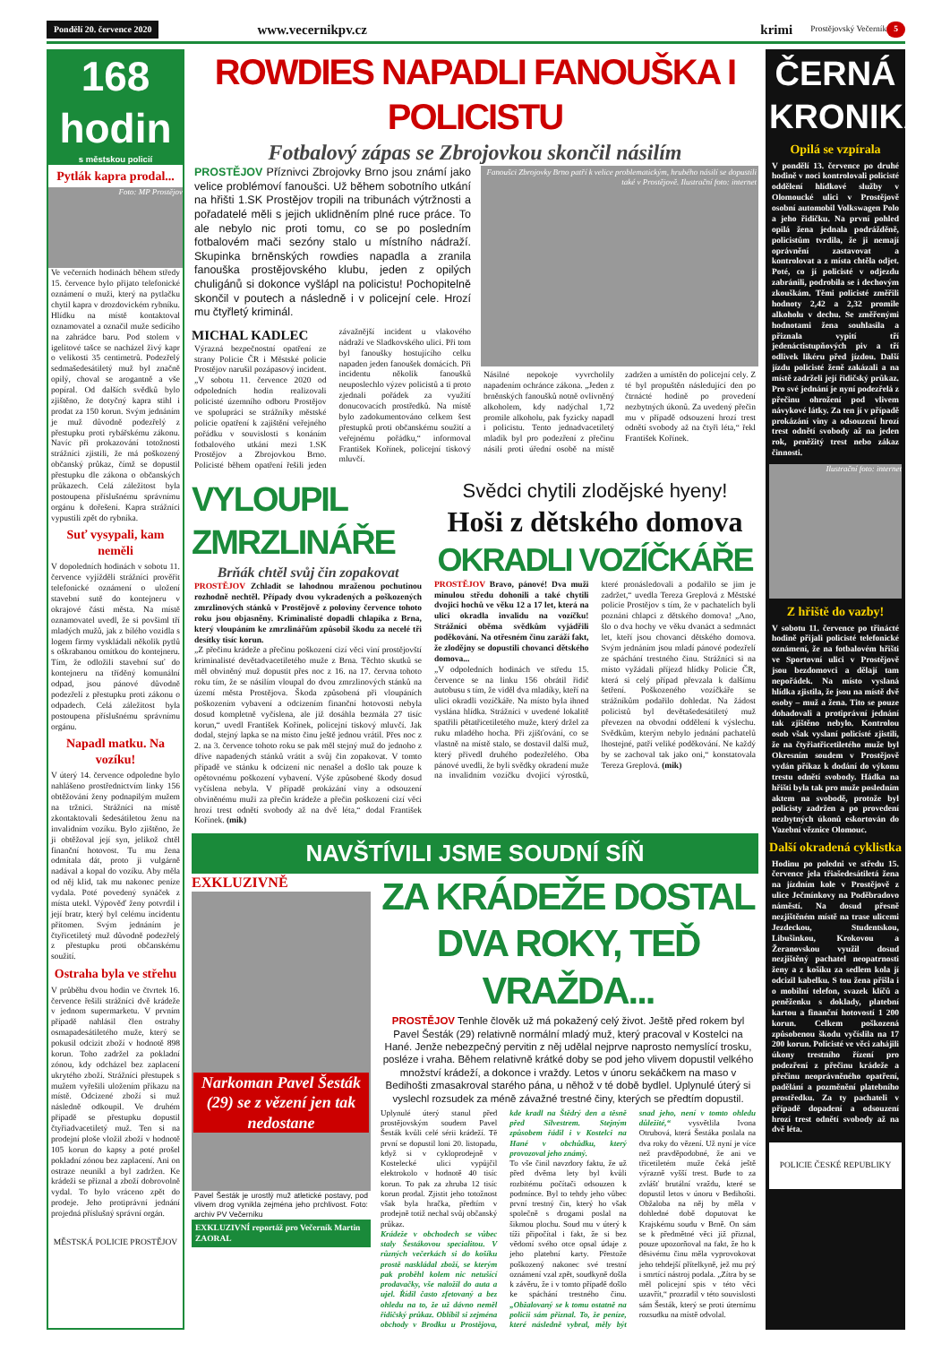Pondělí 20. července 2020 www.vecernikpv.cz krimi Prostějovský Večerník 5
168 hodin
s městskou policií
Pytlák kapra prodal...
Foto: MP Prostějov
Ve večerních hodinách během středy 15. července bylo přijato telefonické oznámení o muži, který na pytlačku chytil kapra v drozdovickém rybníku. Hlídku na místě kontaktoval oznamovatel a označil muže sedícího na zahrádce baru. Pod stolem v igelitové tašce se nacházel živý kapr o velikosti 35 centimetrů. Podezřelý sedmašedesátiletý muž byl značně opilý, choval se arogantně a vše popíral. Od dalších svědků bylo zjištěno, že dotyčný kapra stihl i prodat za 150 korun. Svým jednáním je muž důvodně podezřelý z přestupku proti rybářskému zákonu. Navíc při prokazování totožnosti strážníci zjistili, že má poškozený občanský průkaz, čímž se dopustil přestupku dle zákona o občanských průkazech. Celá záležitost byla postoupena příslušnému správnímu orgánu k dořešení. Kapra strážníci vypustili zpět do rybníka.
Suť vysypali, kam neměli
V dopoledních hodinách v sobotu 11. července vyjížděli strážníci prověřit telefonické oznámení o uložení stavební sutě do kontejneru v okrajové části města. Na místě oznamovatel uvedl, že si povšiml tří mladých mužů, jak z bílého vozidla s logem firmy vyskládali několik pytlů s oškrabanou omítkou do kontejneru. Tím, že odložili stavební suť do kontejneru na tříděný komunální odpad, jsou pánové důvodně podezřelí z přestupku proti zákonu o odpadech. Celá záležitost byla postoupena příslušnému správnímu orgánu.
Napadl matku. Na vozíku!
V úterý 14. července odpoledne bylo nahlášeno prostřednictvím linky 156 obtěžování ženy podnapilým mužem na tržnici. Strážníci na místě zkontaktovali šedesátiletou ženu na invalidním vozíku. Bylo zjištěno, že ji obtěžoval její syn, jelikož chtěl finanční hotovost. Tu mu žena odmítala dát, proto ji vulgárně nadával a kopal do vozíku. Aby měla od něj klid, tak mu nakonec peníze vydala. Poté povedený synáček z místa utekl. Výpověď ženy potvrdil i její bratr, který byl celému incidentu přítomen. Svým jednáním je čtyřicetiletý muž důvodně podezřelý z přestupku proti občanskému soužití.
Ostraha byla ve střehu
V průběhu dvou hodin ve čtvrtek 16. července řešili strážníci dvě krádeže v jednom supermarketu. V prvním případě nahlásil člen ostrahy osmapadesátiletého muže, který se pokusil odcizit zboží v hodnotě 898 korun. Toho zadržel za pokladní zónou, kdy odcházel bez zaplacení ukrytého zboží. Strážníci přestupek s mužem vyřešili uložením příkazu na místě. Odcizené zboží si muž následně odkoupil. Ve druhém případě se přestupku dopustil čtyřiadvacetiletý muž. Ten si na prodejní ploše vložil zboží v hodnotě 105 korun do kapsy a poté prošel pokladní zónou bez zaplacení. Ani on ostraze neunikl a byl zadržen. Ke krádeži se přiznal a zboží dobrovolně vydal. To bylo vráceno zpět do prodeje. Jeho protiprávní jednání projedná příslušný správní orgán.
MĚSTSKÁ POLICIE PROSTĚJOV
ROWDIES NAPADLI FANOUŠKA I POLICISTU
Fotbalový zápas se Zbrojovkou skončil násilím
PROSTĚJOV Příznivci Zbrojovky Brno jsou známí jako velice problémoví fanoušci. Už během sobotního utkání na hřišti 1.SK Prostějov tropili na tribunách výtržnosti a pořadatelé měli s jejich uklidněním plné ruce práce. To ale nebylo nic proti tomu, co se po posledním fotbalovém mači sezóny stalo u místního nádraží. Skupinka brněnských rowdies napadla a zranila fanouška prostějovského klubu, jeden z opilých chuligánů si dokonce vyšlápl na policistu! Pochopitelně skončil v poutech a následně i v policejní cele. Hrozí mu čtyřletý kriminál.
MICHAL KADLEC
Výrazná bezpečnostní opatření ze strany Policie ČR i Městské policie Prostějov narušil pozápasový incident. „V sobotu 11. července 2020 od odpoledních hodin realizovali policisté územního odboru Prostějov ve spolupráci se strážníky městské policie opatření k zajištění veřejného pořádku v souvislosti s konáním fotbalového utkání mezi 1.SK Prostějov a Zbrojovkou Brno. Policisté během opatření řešili jeden závažnější incident u vlakového nádraží ve Sladkovského ulici. Při tom byl fanoušky hostujícího celku napaden jeden fanoušek domácích. Při incidentu několik fanoušků neuposlechlo výzev policistů a ti proto zjednali pořádek za využití donucovacích prostředků. Na místě bylo zadokumentováno celkem šest přestupků proti občanskému soužití a veřejnému pořádku,“ informoval František Kořínek, policejní tiskový mluvčí.
Fanoušci Zbrojovky Brno patří k velice problematickým, hrubého násilí se dopustili také v Prostějově. Ilustrační foto: internet
Násilné nepokoje vyvrcholily napadením ochránce zákona. „Jeden z brněnských fanoušků notně ovlivněný alkoholem, kdy nadýchal 1,72 promile alkoholu, pak fyzicky napadl i policistu. Tento jednadvacetiletý mladík byl pro podezření z přečinu násilí proti úřední osobě na místě zadržen a umístěn do policejní cely. Z té byl propuštěn následující den po čtrnácté hodině po provedení nezbytných úkonů. Za uvedený přečin mu v případě odsouzení hrozí trest odnětí svobody až na čtyři léta,“ řekl František Kořínek.
VYLOUPIL ZMRZLINÁŘE
Brňák chtěl svůj čin zopakovat
PROSTĚJOV Zchladit se lahodnou mraženou pochutinou rozhodně nechtěl. Případy dvou vykradených a poškozených zmrzlinových stánků v Prostějově z poloviny července tohoto roku jsou objasněny. Kriminalisté dopadli chlapíka z Brna, který vloupáním ke zmrzlinářům způsobil škodu za necelé tři desítky tisíc korun.
„Z přečinu krádeže a přečinu poškození cizí věci viní prostějovští kriminalisté devětadvacetiletého muže z Brna. Těchto skutků se měl obviněný muž dopustit přes noc z 16. na 17. června tohoto roku tím, že se násilím vloupal do dvou zmrzlinových stánků na území města Prostějova. Škoda způsobená při vloupáních poškozením vybavení a odcizením finanční hotovosti nebyla dosud kompletně vyčíslena, ale již dosáhla bezmála 27 tisíc korun,“ uvedl František Kořínek, policejní tiskový mluvčí. Jak dodal, stejný lapka se na místo činu ještě jednou vrátil. Přes noc z 2. na 3. července tohoto roku se pak měl stejný muž do jednoho z dříve napadených stánků vrátit a svůj čin zopakovat. V tomto případě ve stánku k odcizení nic nenašel a došlo tak pouze k opětovnému poškození vybavení. Výše způsobené škody dosud vyčíslena nebyla. V případě prokázání viny a odsouzení obviněnému muži za přečin krádeže a přečin poškození cizí věci hrozí trest odnětí svobody až na dvě léta,“ dodal František Kořínek. (mik)
Svědci chytili zlodějské hyeny!
Hoši z dětského domova
OKRADLI VOZÍČKÁŘE
PROSTĚJOV Bravo, pánové! Dva muži minulou středu dohonili a také chytili dvojici hochů ve věku 12 a 17 let, která na ulici okradla invalidu na vozíčku! Strážníci oběma svědkům vyjádřili poděkování. Na otřesném činu zaráží fakt, že zlodějny se dopustili chovanci dětského domova...
„V odpoledních hodinách ve středu 15. července se na linku 156 obrátil řidič autobusu s tím, že viděl dva mladíky, kteří na ulici okradli vozíčkáře. Na místo byla ihned vyslána hlídka. Strážníci v uvedené lokalitě spatřili pětatřicetiletého muže, který držel za ruku mladého hocha. Při zjišťování, co se vlastně na místě stalo, se dostavil další muž, který přivedl druhého podezřelého. Oba pánové uvedli, že byli svědky okradení muže na invalidním vozíčku dvojicí výrostků, které pronásledovali a podařilo se jim je zadržet,“ uvedla Tereza Greplová z Městské policie Prostějov s tím, že v pachatelích byli poznáni chlapci z dětského domova! „Ano, šlo o dva hochy ve věku dvanáct a sedmnáct let, kteří jsou chovanci dětského domova. Svým jednáním jsou mladí pánové podezřelí ze spáchání trestného činu. Strážníci si na místo vyžádali příjezd hlídky Policie ČR, která si celý případ převzala k dalšímu šetření. Poškozeného vozíčkáře se strážníkům podařilo dohledat. Na žádost policistů byl devětašedesátiletý muž převezen na obvodní oddělení k výslechu. Svědkům, kterým nebylo jednání pachatelů lhostejné, patří veliké poděkování. Ne každý by se zachoval tak jako oni,“ konstatovala Tereza Greplová. (mik)
NAVŠTÍVILI JSME SOUDNÍ SÍŇ
EXKLUZIVNĚ
Narkoman Pavel Šesták (29) se z vězení jen tak nedostane
Pavel Šesták je urostlý muž atletické postavy, pod vlivem drog vynikla zejména jeho prchlivost. Foto: archiv PV Večerníku
EXKLUZIVNÍ reportáž pro Večerník Martin ZAORAL
ZA KRÁDEŽE DOSTAL DVA ROKY, TEĎ VRAŽDA...
PROSTĚJOV Tenhle člověk už má pokažený celý život. Ještě před rokem byl Pavel Šesták (29) relativně normální mladý muž, který pracoval v Kostelci na Hané. Jenže nebezpečný pervitin z něj udělal nejprve naprosto nemyslící trosku, posléze i vraha. Během relativně krátké doby se pod jeho vlivem dopustil velkého množství krádeží, a dokonce i vraždy. Letos v únoru sekáčkem na maso v Bedihošti zmasakroval starého pána, u něhož v té době bydlel. Uplynulé úterý si vyslechl rozsudek za méně závažné trestné činy, kterých se předtím dopustil.
Uplynulé úterý stanul před prostějovským soudem Pavel Šesták kvůli celé sérii krádeží. Tě první se dopustil loni 20. listopadu, když si v cykloprodejně v Kostelecké ulici vypůjčil elektrokolo v hodnotě 40 tisíc korun. To pak za zhruba 12 tisíc korun prodal. Zjistit jeho totožnost však byla hračka, předtím v prodejně totiž nechal svůj občanský průkaz.
Krádeže v obchodech se vůbec staly Šestákovou specialitou. V různých večerkách si do košíku prostě naskládal zboží, se kterým pak proběhl kolem nic netušící prodavačky, vše naložil do auta a ujel. Řídil často zfetovaný a bez ohledu na to, že už dávno neměl řidičský průkaz. Oblíbil si zejména obchody v Brodku u Prostějova, kde kradl na Štědrý den a těsně před Silvestrem. Stejným způsobem řádil i v Kostelci na Hané v obchůdku, který provozoval jeho známý.
To vše činil navzdory faktu, že už před dvěma lety byl kvůli rozbitému počítači odsouzen k podmínce. Byl to tehdy jeho vůbec první trestný čin, který ho však společně s drogami poslal na šikmou plochu. Soud mu v úterý k tíži připočítal i fakt, že si bez vědomí svého otce opsal údaje z jeho platební karty. Přestože poškozený nakonec své trestní oznámení vzal zpět, soudkyně došla k závěru, že i v tomto případě došlo ke spáchání trestného činu. „Obžalovaný se k tomu ostatně na policii sám přiznal. To, že peníze, které následně vybral, měly být snad jeho, není v tomto ohledu důležité,“ vysvětlila Ivona Otrubová, která Šestáka poslala na dva roky do vězení. Už nyní je více než pravděpodobné, že ani ve třicetiletém muže čeká ještě výrazně vyšší trest. Bude to za zvlášť brutální vraždu, které se dopustil letos v únoru v Bedihošti. Obžaloba na něj by měla v dohledné době doputovat ke Krajskému soudu v Brně. On sám se k předmětné věci již přiznal, pouze upozorňoval na fakt, že ho k děsivému činu měla vyprovokovat jeho tehdejší přítelkyně, jež mu prý i smrtící nástroj podala. „Zítra by se měl policejní spis v této věci uzavřít,“ prozradil v této souvislosti sám Šesták, který se proti úternímu rozsudku na místě odvolal.
ČERNÁ KRONIKA
Opilá se vzpírala
V pondělí 13. července po druhé hodině v noci kontrolovali policisté oddělení hlídkové služby v Olomoucké ulici v Prostějově osobní automobil Volkswagen Polo a jeho řidičku. Na první pohled opilá žena jednala podrážděně, policistům tvrdila, že ji nemají oprávnění zastavovat a kontrolovat a z místa chtěla odjet. Poté, co jí policisté v odjezdu zabránili, podrobila se i dechovým zkouškám. Těmi policisté změřili hodnoty 2,42 a 2,32 promile alkoholu v dechu. Se změřenými hodnotami žena souhlasila a přiznala vypití tří jedenáctistupňových piv a tří odlivek likéru před jízdou. Další jízdu policisté ženě zakázali a na místě zadrželi její řidičský průkaz. Pro své jednání je nyní podezřelá z přečinu ohrožení pod vlivem návykové látky. Za ten jí v případě prokázání viny a odsouzení hrozí trest odnětí svobody až na jeden rok, peněžitý trest nebo zákaz činnosti.
Ilustrační foto: internet
Z hřiště do vazby!
V sobotu 11. července po třinácté hodině přijali policisté telefonické oznámení, že na fotbalovém hřišti ve Sportovní ulici v Prostějově jsou bezdomovci a dělají tam nepořádek. Na místo vyslaná hlídka zjistila, že jsou na místě dvě osoby – muž a žena. Tito se pouze dohadovali a protiprávní jednání tak zjištěno nebylo. Kontrolou osob však vyslaní policisté zjistili, že na čtyřiatřicetiletého muže byl Okresním soudem v Prostějově vydán příkaz k dodání do výkonu trestu odnětí svobody. Hádka na hřišti byla tak pro muže posledním aktem na svobodě, protože byl policisty zadržen a po provedení nezbytných úkonů eskortován do Vazební věznice Olomouc.
Další okradená cyklistka
Hodinu po poledni ve středu 15. července jela třiašedesátiletá žena na jízdním kole v Prostějově z ulice Ječmínkovy na Poděbradovo náměstí. Na dosud přesně nezjištěném místě na trase ulicemi Jezdeckou, Studentskou, Libušinkou, Krokovou a Žeranovskou využil dosud nezjištěný pachatel neopatrnosti ženy a z košíku za sedlem kola jí odcizil kabelku. S tou žena přišla i o mobilní telefon, svazek klíčů a peněženku s doklady, platební kartou a finanční hotovostí 1 200 korun. Celkem poškozená způsobenou škodu vyčíslila na 17 200 korun. Policisté ve věci zahájili úkony trestního řízení pro podezření z přečinu krádeže a přečinu neoprávněného opatření, padělání a pozměnění platebního prostředku. Za ty pachateli v případě dopadení a odsouzení hrozí trest odnětí svobody až na dvě léta.
POLICIE ČESKÉ REPUBLIKY